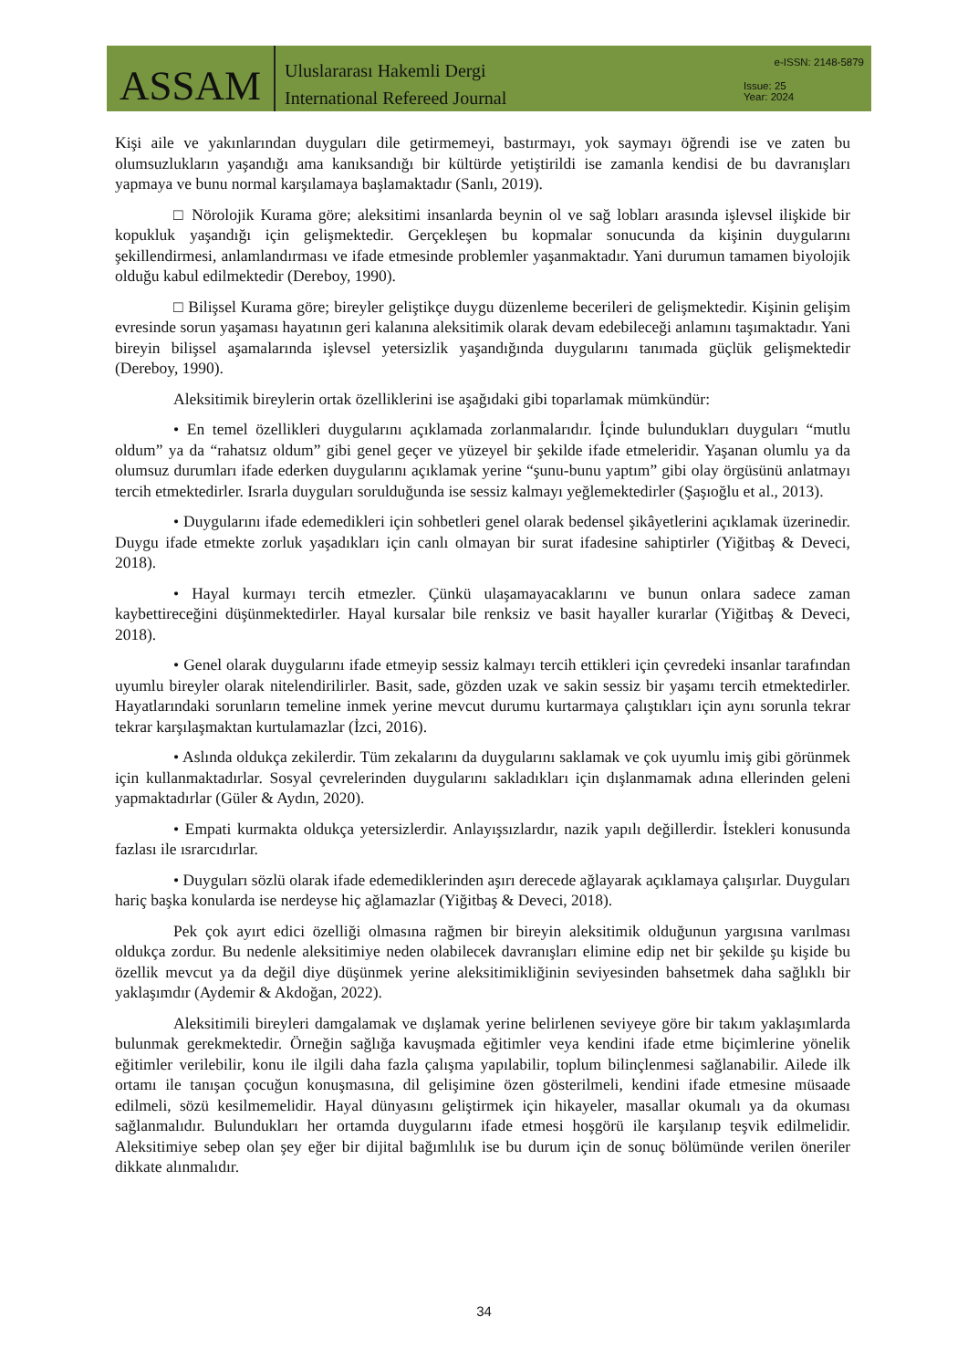ASSAM
Uluslararası Hakemli Dergi
International Refereed Journal
e-ISSN: 2148-5879
Issue: 25
Year: 2024
Kişi aile ve yakınlarından duyguları dile getirmemeyi, bastırmayı, yok saymayı öğrendi ise ve zaten bu olumsuzlukların yaşandığı ama kanıksandığı bir kültürde yetiştirildi ise zamanla kendisi de bu davranışları yapmaya ve bunu normal karşılamaya başlamaktadır (Sanlı, 2019).
□ Nörolojik Kurama göre; aleksitimi insanlarda beynin ol ve sağ lobları arasında işlevsel ilişkide bir kopukluk yaşandığı için gelişmektedir. Gerçekleşen bu kopmalar sonucunda da kişinin duygularını şekillendirmesi, anlamlandırması ve ifade etmesinde problemler yaşanmaktadır. Yani durumun tamamen biyolojik olduğu kabul edilmektedir (Dereboy, 1990).
□ Bilişsel Kurama göre; bireyler geliştikçe duygu düzenleme becerileri de gelişmektedir. Kişinin gelişim evresinde sorun yaşaması hayatının geri kalanına aleksitimik olarak devam edebileceği anlamını taşımaktadır. Yani bireyin bilişsel aşamalarında işlevsel yetersizlik yaşandığında duygularını tanımada güçlük gelişmektedir (Dereboy, 1990).
Aleksitimik bireylerin ortak özelliklerini ise aşağıdaki gibi toparlamak mümkündür:
• En temel özellikleri duygularını açıklamada zorlanmalarıdır. İçinde bulundukları duyguları “mutlu oldum” ya da “rahatsız oldum” gibi genel geçer ve yüzeyel bir şekilde ifade etmeleridir. Yaşanan olumlu ya da olumsuz durumları ifade ederken duygularını açıklamak yerine “şunu-bunu yaptım” gibi olay örgüsünü anlatmayı tercih etmektedirler. Israrla duyguları sorulduğunda ise sessiz kalmayı yeğlemektedirler (Şaşıoğlu et al., 2013).
• Duygularını ifade edemedikleri için sohbetleri genel olarak bedensel şikâyetlerini açıklamak üzerinedir. Duygu ifade etmekte zorluk yaşadıkları için canlı olmayan bir surat ifadesine sahiptirler (Yiğitbaş & Deveci, 2018).
• Hayal kurmayı tercih etmezler. Çünkü ulaşamayacaklarını ve bunun onlara sadece zaman kaybettireceğini düşünmektedirler. Hayal kursalar bile renksiz ve basit hayaller kurarlar (Yiğitbaş & Deveci, 2018).
• Genel olarak duygularını ifade etmeyip sessiz kalmayı tercih ettikleri için çevredeki insanlar tarafından uyumlu bireyler olarak nitelendirilirler. Basit, sade, gözden uzak ve sakin sessiz bir yaşamı tercih etmektedirler. Hayatlarındaki sorunların temeline inmek yerine mevcut durumu kurtarmaya çalıştıkları için aynı sorunla tekrar tekrar karşılaşmaktan kurtulamazlar (İzci, 2016).
• Aslında oldukça zekilerdir. Tüm zekalarını da duygularını saklamak ve çok uyumlu imiş gibi görünmek için kullanmaktadırlar. Sosyal çevrelerinden duygularını sakladıkları için dışlanmamak adına ellerinden geleni yapmaktadırlar (Güler & Aydın, 2020).
• Empati kurmakta oldukça yetersizlerdir. Anlayışsızlardır, nazik yapılı değillerdir. İstekleri konusunda fazlası ile ısrarcıdırlar.
• Duyguları sözlü olarak ifade edemediklerinden aşırı derecede ağlayarak açıklamaya çalışırlar. Duyguları hariç başka konularda ise nerdeyse hiç ağlamazlar (Yiğitbaş & Deveci, 2018).
Pek çok ayırt edici özelliği olmasına rağmen bir bireyin aleksitimik olduğunun yargısına varılması oldukça zordur. Bu nedenle aleksitimiye neden olabilecek davranışları elimine edip net bir şekilde şu kişide bu özellik mevcut ya da değil diye düşünmek yerine aleksitimikliğinin seviyesinden bahsetmek daha sağlıklı bir yaklaşımdır (Aydemir & Akdoğan, 2022).
Aleksitimili bireyleri damgalamak ve dışlamak yerine belirlenen seviyeye göre bir takım yaklaşımlarda bulunmak gerekmektedir. Örneğin sağlığa kavuşmada eğitimler veya kendini ifade etme biçimlerine yönelik eğitimler verilebilir, konu ile ilgili daha fazla çalışma yapılabilir, toplum bilinçlenmesi sağlanabilir. Ailede ilk ortamı ile tanışan çocuğun konuşmasına, dil gelişimine özen gösterilmeli, kendini ifade etmesine müsaade edilmeli, sözü kesilmemelidir. Hayal dünyasını geliştirmek için hikayeler, masallar okumalı ya da okuması sağlanmalıdır. Bulundukları her ortamda duygularını ifade etmesi hoşgörü ile karşılanıp teşvik edilmelidir. Aleksitimiye sebep olan şey eğer bir dijital bağımlılık ise bu durum için de sonuç bölümünde verilen öneriler dikkate alınmalıdır.
34